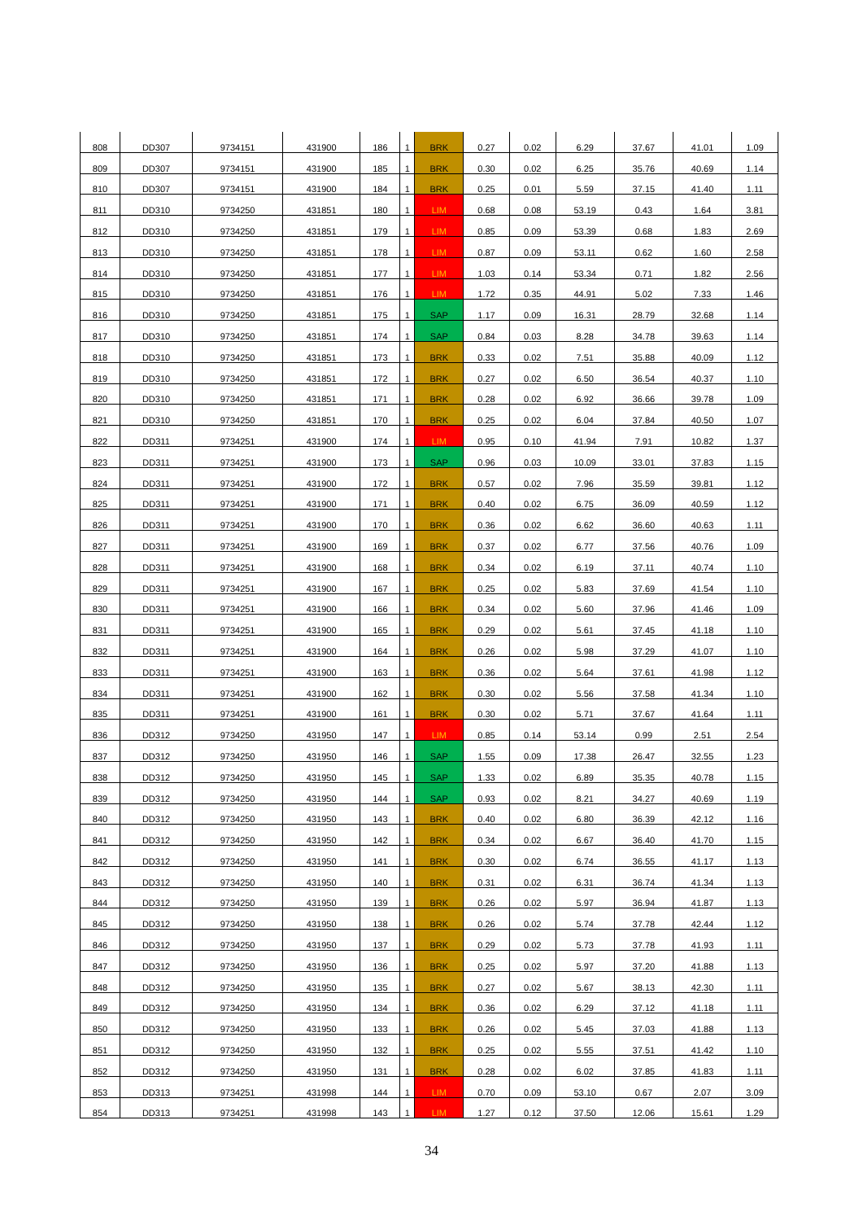| 808 | DD307 | 9734151 | 431900 | 186 | 1 | BRK | 0.27 | 0.02 | 6.29 | 37.67 | 41.01 | 1.09 |
| 809 | DD307 | 9734151 | 431900 | 185 | 1 | BRK | 0.30 | 0.02 | 6.25 | 35.76 | 40.69 | 1.14 |
| 810 | DD307 | 9734151 | 431900 | 184 | 1 | BRK | 0.25 | 0.01 | 5.59 | 37.15 | 41.40 | 1.11 |
| 811 | DD310 | 9734250 | 431851 | 180 | 1 | LIM | 0.68 | 0.08 | 53.19 | 0.43 | 1.64 | 3.81 |
| 812 | DD310 | 9734250 | 431851 | 179 | 1 | LIM | 0.85 | 0.09 | 53.39 | 0.68 | 1.83 | 2.69 |
| 813 | DD310 | 9734250 | 431851 | 178 | 1 | LIM | 0.87 | 0.09 | 53.11 | 0.62 | 1.60 | 2.58 |
| 814 | DD310 | 9734250 | 431851 | 177 | 1 | LIM | 1.03 | 0.14 | 53.34 | 0.71 | 1.82 | 2.56 |
| 815 | DD310 | 9734250 | 431851 | 176 | 1 | LIM | 1.72 | 0.35 | 44.91 | 5.02 | 7.33 | 1.46 |
| 816 | DD310 | 9734250 | 431851 | 175 | 1 | SAP | 1.17 | 0.09 | 16.31 | 28.79 | 32.68 | 1.14 |
| 817 | DD310 | 9734250 | 431851 | 174 | 1 | SAP | 0.84 | 0.03 | 8.28 | 34.78 | 39.63 | 1.14 |
| 818 | DD310 | 9734250 | 431851 | 173 | 1 | BRK | 0.33 | 0.02 | 7.51 | 35.88 | 40.09 | 1.12 |
| 819 | DD310 | 9734250 | 431851 | 172 | 1 | BRK | 0.27 | 0.02 | 6.50 | 36.54 | 40.37 | 1.10 |
| 820 | DD310 | 9734250 | 431851 | 171 | 1 | BRK | 0.28 | 0.02 | 6.92 | 36.66 | 39.78 | 1.09 |
| 821 | DD310 | 9734250 | 431851 | 170 | 1 | BRK | 0.25 | 0.02 | 6.04 | 37.84 | 40.50 | 1.07 |
| 822 | DD311 | 9734251 | 431900 | 174 | 1 | LIM | 0.95 | 0.10 | 41.94 | 7.91 | 10.82 | 1.37 |
| 823 | DD311 | 9734251 | 431900 | 173 | 1 | SAP | 0.96 | 0.03 | 10.09 | 33.01 | 37.83 | 1.15 |
| 824 | DD311 | 9734251 | 431900 | 172 | 1 | BRK | 0.57 | 0.02 | 7.96 | 35.59 | 39.81 | 1.12 |
| 825 | DD311 | 9734251 | 431900 | 171 | 1 | BRK | 0.40 | 0.02 | 6.75 | 36.09 | 40.59 | 1.12 |
| 826 | DD311 | 9734251 | 431900 | 170 | 1 | BRK | 0.36 | 0.02 | 6.62 | 36.60 | 40.63 | 1.11 |
| 827 | DD311 | 9734251 | 431900 | 169 | 1 | BRK | 0.37 | 0.02 | 6.77 | 37.56 | 40.76 | 1.09 |
| 828 | DD311 | 9734251 | 431900 | 168 | 1 | BRK | 0.34 | 0.02 | 6.19 | 37.11 | 40.74 | 1.10 |
| 829 | DD311 | 9734251 | 431900 | 167 | 1 | BRK | 0.25 | 0.02 | 5.83 | 37.69 | 41.54 | 1.10 |
| 830 | DD311 | 9734251 | 431900 | 166 | 1 | BRK | 0.34 | 0.02 | 5.60 | 37.96 | 41.46 | 1.09 |
| 831 | DD311 | 9734251 | 431900 | 165 | 1 | BRK | 0.29 | 0.02 | 5.61 | 37.45 | 41.18 | 1.10 |
| 832 | DD311 | 9734251 | 431900 | 164 | 1 | BRK | 0.26 | 0.02 | 5.98 | 37.29 | 41.07 | 1.10 |
| 833 | DD311 | 9734251 | 431900 | 163 | 1 | BRK | 0.36 | 0.02 | 5.64 | 37.61 | 41.98 | 1.12 |
| 834 | DD311 | 9734251 | 431900 | 162 | 1 | BRK | 0.30 | 0.02 | 5.56 | 37.58 | 41.34 | 1.10 |
| 835 | DD311 | 9734251 | 431900 | 161 | 1 | BRK | 0.30 | 0.02 | 5.71 | 37.67 | 41.64 | 1.11 |
| 836 | DD312 | 9734250 | 431950 | 147 | 1 | LIM | 0.85 | 0.14 | 53.14 | 0.99 | 2.51 | 2.54 |
| 837 | DD312 | 9734250 | 431950 | 146 | 1 | SAP | 1.55 | 0.09 | 17.38 | 26.47 | 32.55 | 1.23 |
| 838 | DD312 | 9734250 | 431950 | 145 | 1 | SAP | 1.33 | 0.02 | 6.89 | 35.35 | 40.78 | 1.15 |
| 839 | DD312 | 9734250 | 431950 | 144 | 1 | SAP | 0.93 | 0.02 | 8.21 | 34.27 | 40.69 | 1.19 |
| 840 | DD312 | 9734250 | 431950 | 143 | 1 | BRK | 0.40 | 0.02 | 6.80 | 36.39 | 42.12 | 1.16 |
| 841 | DD312 | 9734250 | 431950 | 142 | 1 | BRK | 0.34 | 0.02 | 6.67 | 36.40 | 41.70 | 1.15 |
| 842 | DD312 | 9734250 | 431950 | 141 | 1 | BRK | 0.30 | 0.02 | 6.74 | 36.55 | 41.17 | 1.13 |
| 843 | DD312 | 9734250 | 431950 | 140 | 1 | BRK | 0.31 | 0.02 | 6.31 | 36.74 | 41.34 | 1.13 |
| 844 | DD312 | 9734250 | 431950 | 139 | 1 | BRK | 0.26 | 0.02 | 5.97 | 36.94 | 41.87 | 1.13 |
| 845 | DD312 | 9734250 | 431950 | 138 | 1 | BRK | 0.26 | 0.02 | 5.74 | 37.78 | 42.44 | 1.12 |
| 846 | DD312 | 9734250 | 431950 | 137 | 1 | BRK | 0.29 | 0.02 | 5.73 | 37.78 | 41.93 | 1.11 |
| 847 | DD312 | 9734250 | 431950 | 136 | 1 | BRK | 0.25 | 0.02 | 5.97 | 37.20 | 41.88 | 1.13 |
| 848 | DD312 | 9734250 | 431950 | 135 | 1 | BRK | 0.27 | 0.02 | 5.67 | 38.13 | 42.30 | 1.11 |
| 849 | DD312 | 9734250 | 431950 | 134 | 1 | BRK | 0.36 | 0.02 | 6.29 | 37.12 | 41.18 | 1.11 |
| 850 | DD312 | 9734250 | 431950 | 133 | 1 | BRK | 0.26 | 0.02 | 5.45 | 37.03 | 41.88 | 1.13 |
| 851 | DD312 | 9734250 | 431950 | 132 | 1 | BRK | 0.25 | 0.02 | 5.55 | 37.51 | 41.42 | 1.10 |
| 852 | DD312 | 9734250 | 431950 | 131 | 1 | BRK | 0.28 | 0.02 | 6.02 | 37.85 | 41.83 | 1.11 |
| 853 | DD313 | 9734251 | 431998 | 144 | 1 | LIM | 0.70 | 0.09 | 53.10 | 0.67 | 2.07 | 3.09 |
| 854 | DD313 | 9734251 | 431998 | 143 | 1 | LIM | 1.27 | 0.12 | 37.50 | 12.06 | 15.61 | 1.29 |
34